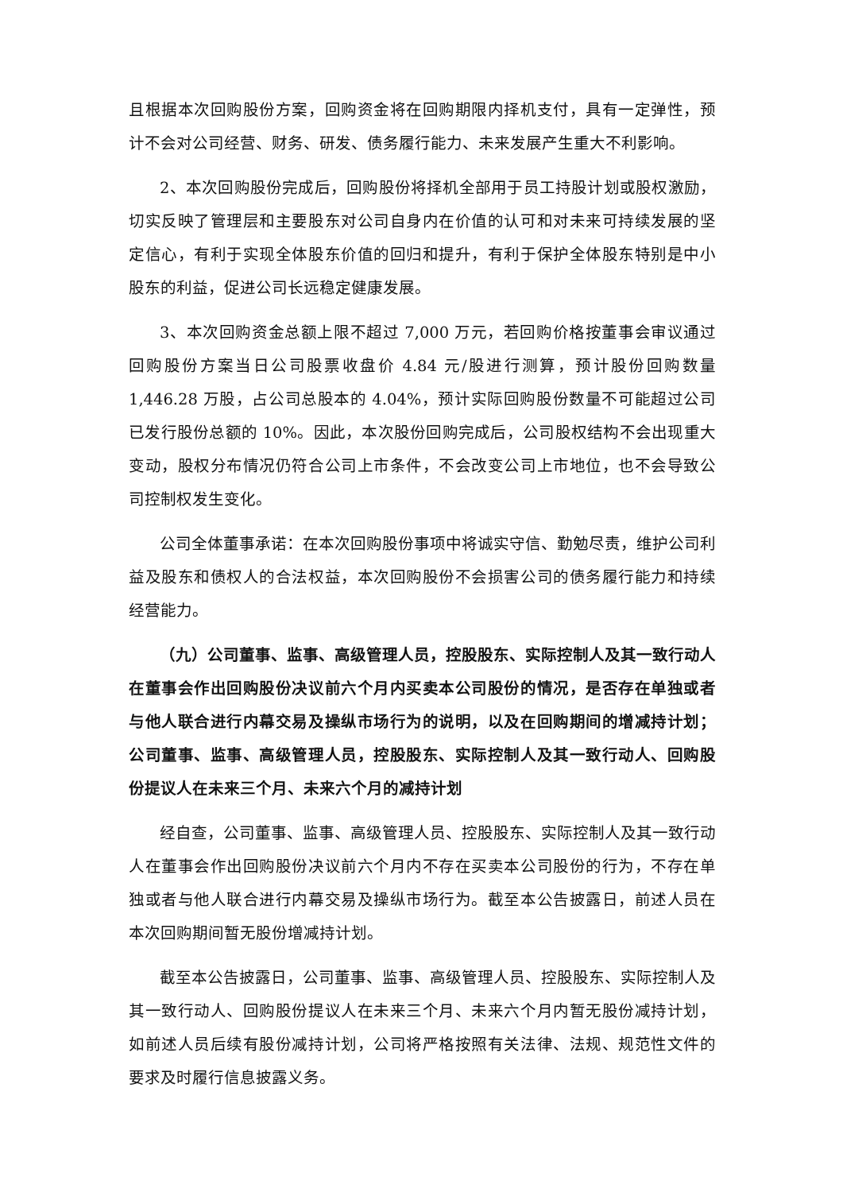且根据本次回购股份方案，回购资金将在回购期限内择机支付，具有一定弹性，预计不会对公司经营、财务、研发、债务履行能力、未来发展产生重大不利影响。
2、本次回购股份完成后，回购股份将择机全部用于员工持股计划或股权激励，切实反映了管理层和主要股东对公司自身内在价值的认可和对未来可持续发展的坚定信心，有利于实现全体股东价值的回归和提升，有利于保护全体股东特别是中小股东的利益，促进公司长远稳定健康发展。
3、本次回购资金总额上限不超过 7,000 万元，若回购价格按董事会审议通过回购股份方案当日公司股票收盘价 4.84 元/股进行测算，预计股份回购数量1,446.28 万股，占公司总股本的 4.04%，预计实际回购股份数量不可能超过公司已发行股份总额的 10%。因此，本次股份回购完成后，公司股权结构不会出现重大变动，股权分布情况仍符合公司上市条件，不会改变公司上市地位，也不会导致公司控制权发生变化。
公司全体董事承诺：在本次回购股份事项中将诚实守信、勤勉尽责，维护公司利益及股东和债权人的合法权益，本次回购股份不会损害公司的债务履行能力和持续经营能力。
（九）公司董事、监事、高级管理人员，控股股东、实际控制人及其一致行动人在董事会作出回购股份决议前六个月内买卖本公司股份的情况，是否存在单独或者与他人联合进行内幕交易及操纵市场行为的说明，以及在回购期间的增减持计划；公司董事、监事、高级管理人员，控股股东、实际控制人及其一致行动人、回购股份提议人在未来三个月、未来六个月的减持计划
经自查，公司董事、监事、高级管理人员、控股股东、实际控制人及其一致行动人在董事会作出回购股份决议前六个月内不存在买卖本公司股份的行为，不存在单独或者与他人联合进行内幕交易及操纵市场行为。截至本公告披露日，前述人员在本次回购期间暂无股份增减持计划。
截至本公告披露日，公司董事、监事、高级管理人员、控股股东、实际控制人及其一致行动人、回购股份提议人在未来三个月、未来六个月内暂无股份减持计划，如前述人员后续有股份减持计划，公司将严格按照有关法律、法规、规范性文件的要求及时履行信息披露义务。